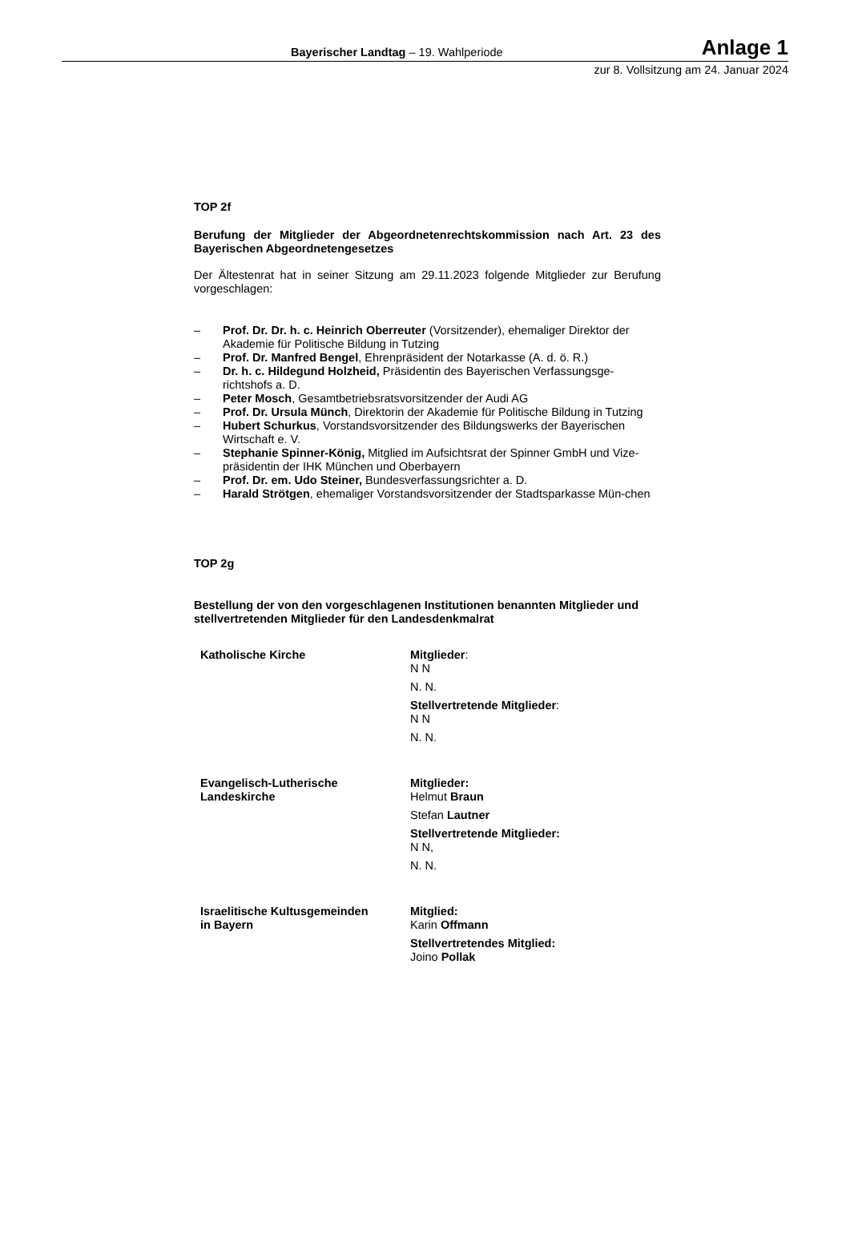Bayerischer Landtag – 19. Wahlperiode Anlage 1
zur 8. Vollsitzung am 24. Januar 2024
TOP 2f
Berufung der Mitglieder der Abgeordnetenrechtskommission nach Art. 23 des Bayerischen Abgeordnetengesetzes
Der Ältestenrat hat in seiner Sitzung am 29.11.2023 folgende Mitglieder zur Berufung vorgeschlagen:
– Prof. Dr. Dr. h. c. Heinrich Oberreuter (Vorsitzender), ehemaliger Direktor der Akademie für Politische Bildung in Tutzing
– Prof. Dr. Manfred Bengel, Ehrenpräsident der Notarkasse (A. d. ö. R.)
– Dr. h. c. Hildegund Holzheid, Präsidentin des Bayerischen Verfassungsge-richtshofs a. D.
– Peter Mosch, Gesamtbetriebsratsvorsitzender der Audi AG
– Prof. Dr. Ursula Münch, Direktorin der Akademie für Politische Bildung in Tutzing
– Hubert Schurkus, Vorstandsvorsitzender des Bildungswerks der Bayerischen Wirtschaft e. V.
– Stephanie Spinner-König, Mitglied im Aufsichtsrat der Spinner GmbH und Vize-präsidentin der IHK München und Oberbayern
– Prof. Dr. em. Udo Steiner, Bundesverfassungsrichter a. D.
– Harald Strötgen, ehemaliger Vorstandsvorsitzender der Stadtsparkasse Mün-chen
TOP 2g
Bestellung der von den vorgeschlagenen Institutionen benannten Mitglieder und stellvertretenden Mitglieder für den Landesdenkmalrat
| Katholische Kirche | Mitglieder : N N N. N. Stellvertretende Mitglieder : N N N. N. |
| Evangelisch-Lutherische Landeskirche | Mitglieder: Helmut Braun Stefan Lautner Stellvertretende Mitglieder: N N, N. N. |
| Israelitische Kultusgemeinden in Bayern | Mitglied: Karin Offmann Stellvertretendes Mitglied: Joino Pollak |